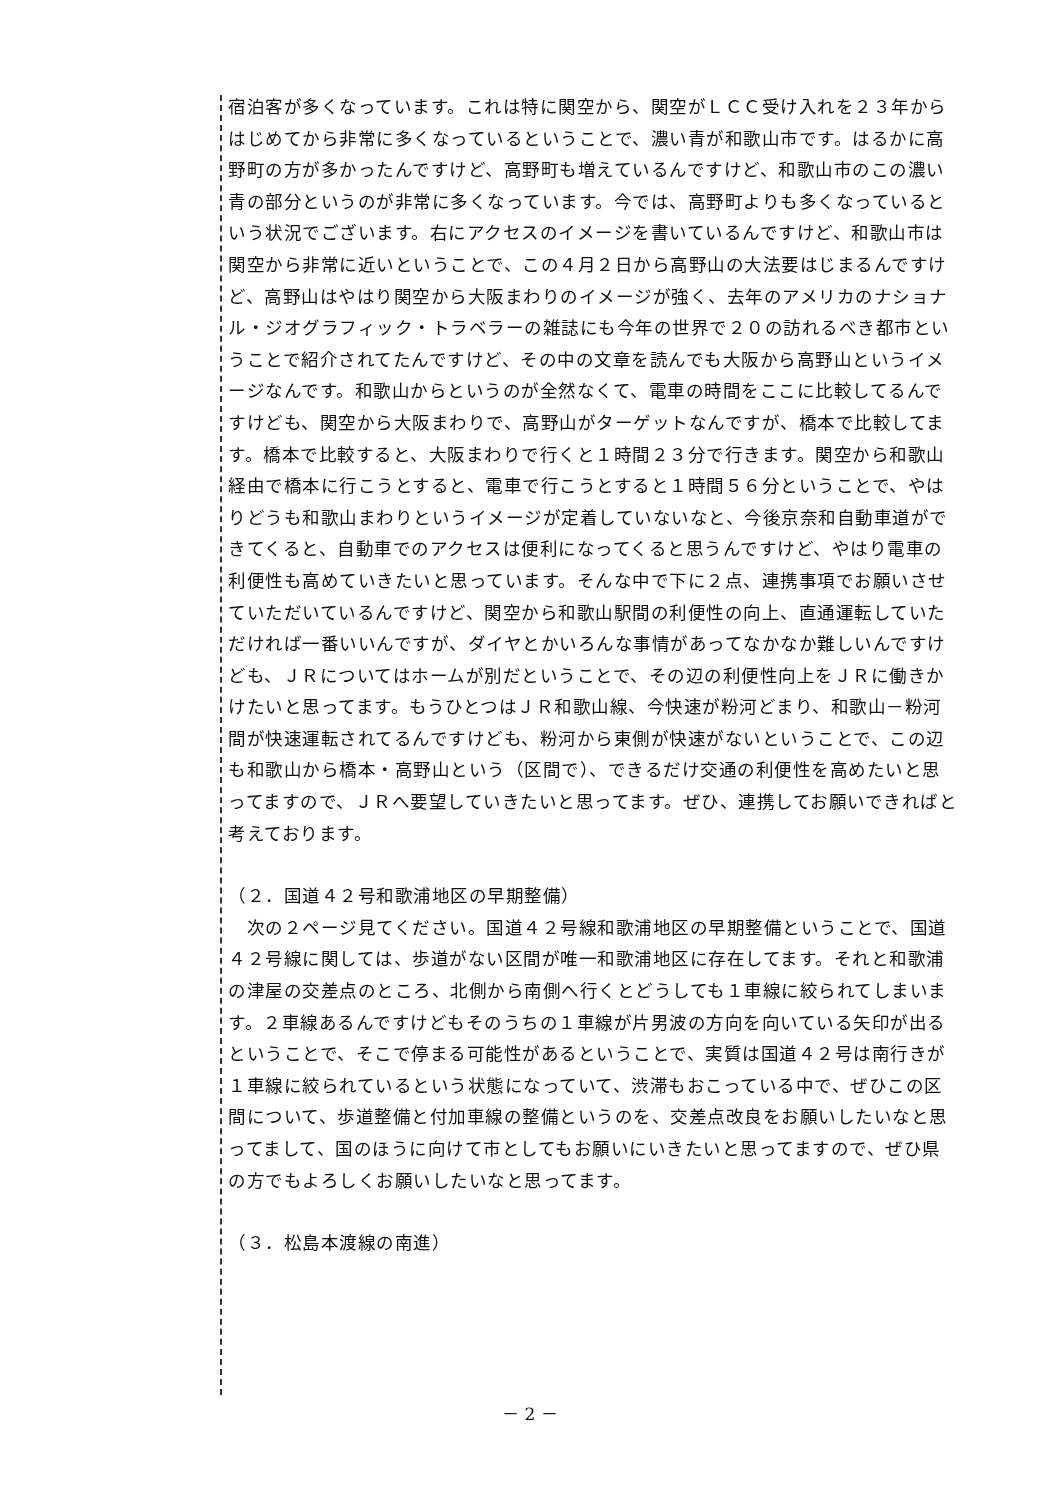宿泊客が多くなっています。これは特に関空から、関空がＬＣＣ受け入れを２３年からはじめてから非常に多くなっているということで、濃い青が和歌山市です。はるかに高野町の方が多かったんですけど、高野町も増えているんですけど、和歌山市のこの濃い青の部分というのが非常に多くなっています。今では、高野町よりも多くなっているという状況でございます。右にアクセスのイメージを書いているんですけど、和歌山市は関空から非常に近いということで、この４月２日から高野山の大法要はじまるんですけど、高野山はやはり関空から大阪まわりのイメージが強く、去年のアメリカのナショナル・ジオグラフィック・トラベラーの雑誌にも今年の世界で２０の訪れるべき都市ということで紹介されてたんですけど、その中の文章を読んでも大阪から高野山というイメージなんです。和歌山からというのが全然なくて、電車の時間をここに比較してるんですけども、関空から大阪まわりで、高野山がターゲットなんですが、橋本で比較してます。橋本で比較すると、大阪まわりで行くと１時間２３分で行きます。関空から和歌山経由で橋本に行こうとすると、電車で行こうとすると１時間５６分ということで、やはりどうも和歌山まわりというイメージが定着していないなと、今後京奈和自動車道ができてくると、自動車でのアクセスは便利になってくると思うんですけど、やはり電車の利便性も高めていきたいと思っています。そんな中で下に２点、連携事項でお願いさせていただいているんですけど、関空から和歌山駅間の利便性の向上、直通運転していただければ一番いいんですが、ダイヤとかいろんな事情があってなかなか難しいんですけども、ＪＲについてはホームが別だということで、その辺の利便性向上をＪＲに働きかけたいと思ってます。もうひとつはＪＲ和歌山線、今快速が粉河どまり、和歌山－粉河間が快速運転されてるんですけども、粉河から東側が快速がないということで、この辺も和歌山から橋本・高野山という（区間で）、できるだけ交通の利便性を高めたいと思ってますので、ＪＲへ要望していきたいと思ってます。ぜひ、連携してお願いできればと考えております。
（２．国道４２号和歌浦地区の早期整備）
　次の２ページ見てください。国道４２号線和歌浦地区の早期整備ということで、国道４２号線に関しては、歩道がない区間が唯一和歌浦地区に存在してます。それと和歌浦の津屋の交差点のところ、北側から南側へ行くとどうしても１車線に絞られてしまいます。２車線あるんですけどもそのうちの１車線が片男波の方向を向いている矢印が出るということで、そこで停まる可能性があるということで、実質は国道４２号は南行きが１車線に絞られているという状態になっていて、渋滞もおこっている中で、ぜひこの区間について、歩道整備と付加車線の整備というのを、交差点改良をお願いしたいなと思ってまして、国のほうに向けて市としてもお願いにいきたいと思ってますので、ぜひ県の方でもよろしくお願いしたいなと思ってます。
（３．松島本渡線の南進）
－ 2 －